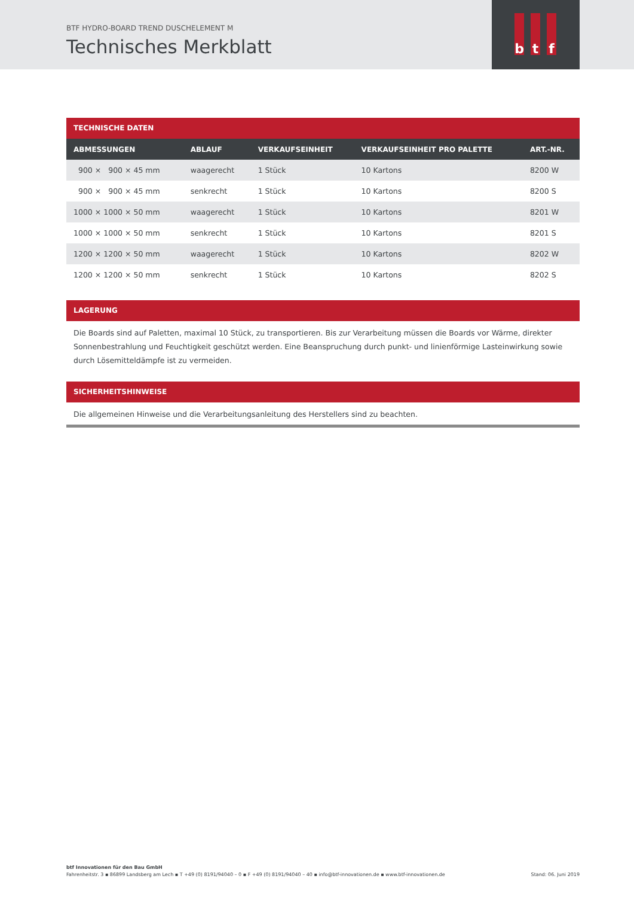BTF HYDRO-BOARD TREND DUSCHELEMENT M
Technisches Merkblatt
b t f
TECHNISCHE DATEN
| ABMESSUNGEN | ABLAUF | VERKAUFSEINHEIT | VERKAUFSEINHEIT PRO PALETTE | ART.-NR. |
| --- | --- | --- | --- | --- |
| 900 × 900 × 45 mm | waagerecht | 1 Stück | 10 Kartons | 8200 W |
| 900 × 900 × 45 mm | senkrecht | 1 Stück | 10 Kartons | 8200 S |
| 1000 × 1000 × 50 mm | waagerecht | 1 Stück | 10 Kartons | 8201 W |
| 1000 × 1000 × 50 mm | senkrecht | 1 Stück | 10 Kartons | 8201 S |
| 1200 × 1200 × 50 mm | waagerecht | 1 Stück | 10 Kartons | 8202 W |
| 1200 × 1200 × 50 mm | senkrecht | 1 Stück | 10 Kartons | 8202 S |
LAGERUNG
Die Boards sind auf Paletten, maximal 10 Stück, zu transportieren. Bis zur Verarbeitung müssen die Boards vor Wärme, direkter Sonnenbestrahlung und Feuchtigkeit geschützt werden. Eine Beanspruchung durch punkt- und linienförmige Lasteinwirkung sowie durch Lösemitteldämpfe ist zu vermeiden.
SICHERHEITSHINWEISE
Die allgemeinen Hinweise und die Verarbeitungsanleitung des Herstellers sind zu beachten.
btf Innovationen für den Bau GmbH
Fahrenheitstr. 3 ▪ 86899 Landsberg am Lech ▪ T +49 (0) 8191/94040 – 0 ▪ F +49 (0) 8191/94040 – 40 ▪ info@btf-innovationen.de ▪ www.btf-innovationen.de Stand: 06. Juni 2019